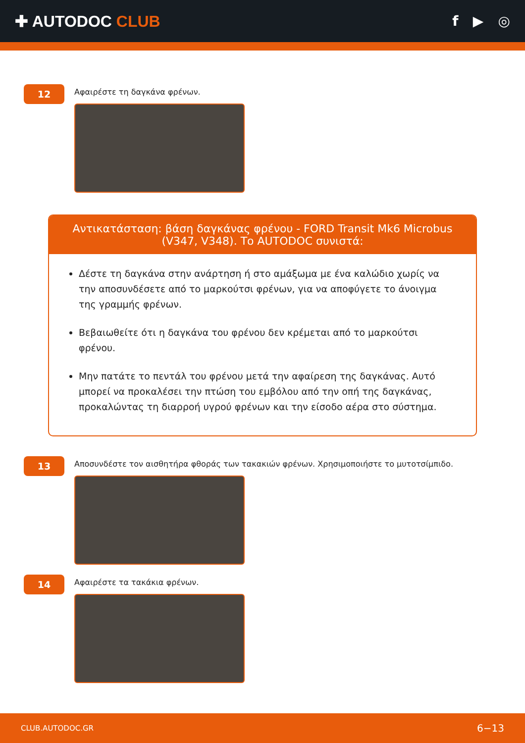✚ AUTODOC CLUB f ▶ ◎
12
Αφαιρέστε τη δαγκάνα φρένων.
Αντικατάσταση: βάση δαγκάνας φρένου - FORD Transit Mk6 Microbus (V347, V348). Το AUTODOC συνιστά:
Δέστε τη δαγκάνα στην ανάρτηση ή στο αμάξωμα με ένα καλώδιο χωρίς να την αποσυνδέσετε από το μαρκούτσι φρένων, για να αποφύγετε το άνοιγμα της γραμμής φρένων.
Βεβαιωθείτε ότι η δαγκάνα του φρένου δεν κρέμεται από το μαρκούτσι φρένου.
Μην πατάτε το πεντάλ του φρένου μετά την αφαίρεση της δαγκάνας. Αυτό μπορεί να προκαλέσει την πτώση του εμβόλου από την οπή της δαγκάνας, προκαλώντας τη διαρροή υγρού φρένων και την είσοδο αέρα στο σύστημα.
13
Αποσυνδέστε τον αισθητήρα φθοράς των τακακιών φρένων. Χρησιμοποιήστε το μυτοτσίμπιδο.
14
Αφαιρέστε τα τακάκια φρένων.
CLUB.AUTODOC.GR 6−13